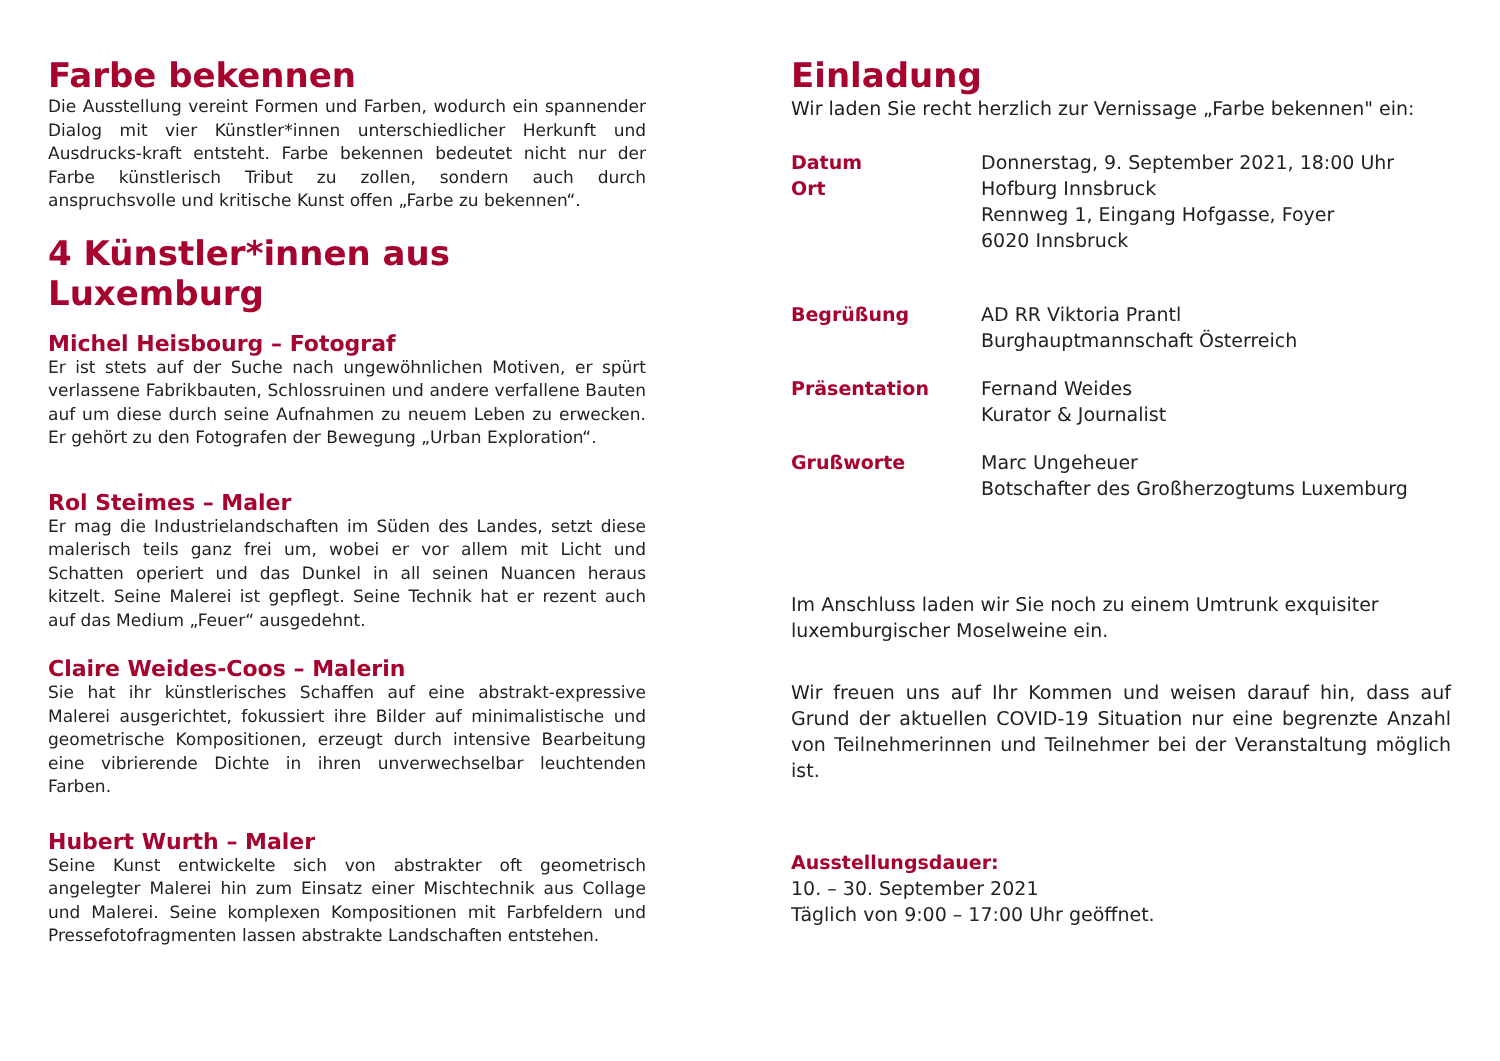Farbe bekennen
Die Ausstellung vereint Formen und Farben, wodurch ein spannender Dialog mit vier Künstler*innen unterschiedlicher Herkunft und Ausdrucks-kraft entsteht. Farbe bekennen bedeutet nicht nur der Farbe künstlerisch Tribut zu zollen, sondern auch durch anspruchsvolle und kritische Kunst offen „Farbe zu bekennen“.
4 Künstler*innen aus Luxemburg
Michel Heisbourg – Fotograf
Er ist stets auf der Suche nach ungewöhnlichen Motiven, er spürt verlassene Fabrikbauten, Schlossruinen und andere verfallene Bauten auf um diese durch seine Aufnahmen zu neuem Leben zu erwecken. Er gehört zu den Fotografen der Bewegung „Urban Exploration“.
Rol Steimes – Maler
Er mag die Industrielandschaften im Süden des Landes, setzt diese malerisch teils ganz frei um, wobei er vor allem mit Licht und Schatten operiert und das Dunkel in all seinen Nuancen heraus kitzelt. Seine Malerei ist gepflegt. Seine Technik hat er rezent auch auf das Medium „Feuer“ ausgedehnt.
Claire Weides-Coos – Malerin
Sie hat ihr künstlerisches Schaffen auf eine abstrakt-expressive Malerei ausgerichtet, fokussiert ihre Bilder auf minimalistische und geometrische Kompositionen, erzeugt durch intensive Bearbeitung eine vibrierende Dichte in ihren unverwechselbar leuchtenden Farben.
Hubert Wurth – Maler
Seine Kunst entwickelte sich von abstrakter oft geometrisch angelegter Malerei hin zum Einsatz einer Mischtechnik aus Collage und Malerei. Seine komplexen Kompositionen mit Farbfeldern und Pressefotofragmenten lassen abstrakte Landschaften entstehen.
Einladung
Wir laden Sie recht herzlich zur Vernissage „Farbe bekennen" ein:
| Datum | Donnerstag, 9. September 2021, 18:00 Uhr |
| Ort | Hofburg Innsbruck Rennweg 1, Eingang Hofgasse, Foyer 6020 Innsbruck |
| Begrüßung | AD RR Viktoria Prantl Burghauptmannschaft Österreich |
| Präsentation | Fernand Weides Kurator & Journalist |
| Grußworte | Marc Ungeheuer Botschafter des Großherzogtums Luxemburg |
Im Anschluss laden wir Sie noch zu einem Umtrunk exquisiter luxemburgischer Moselweine ein.
Wir freuen uns auf Ihr Kommen und weisen darauf hin, dass auf Grund der aktuellen COVID-19 Situation nur eine begrenzte Anzahl von Teilnehmerinnen und Teilnehmer bei der Veranstaltung möglich ist.
Ausstellungsdauer:
10. – 30. September 2021
Täglich von 9:00 – 17:00 Uhr geöffnet.